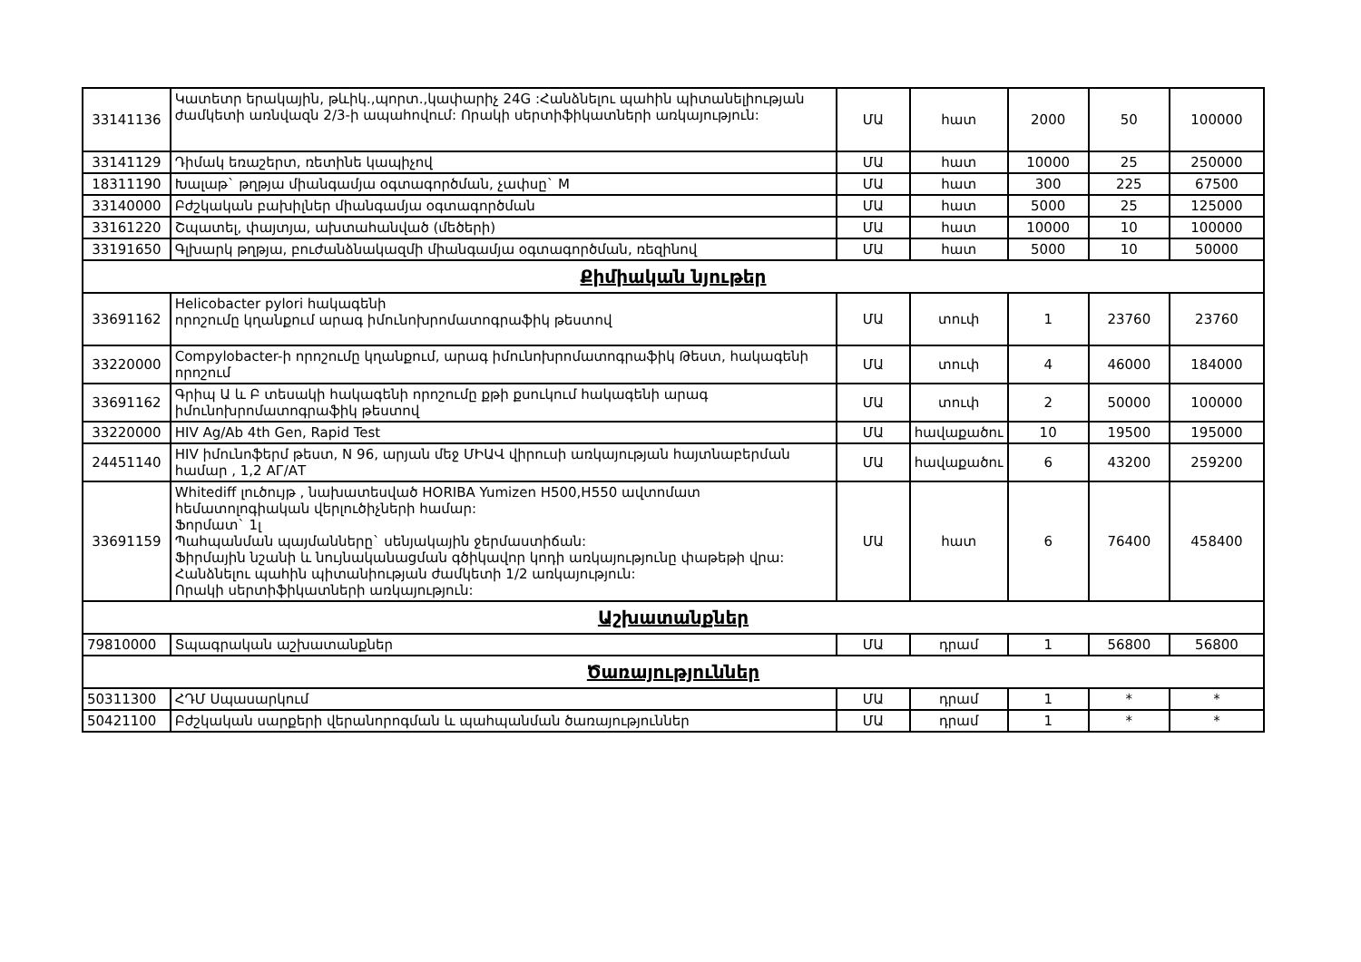| 33141136 | Կատետր երակային, թևիկ.,պորտ.,կափարիչ 24G :Հանձնելու պահին պիտանելիության ժամկետի առնվազն 2/3-ի ապահովում: Որակի սերտիֆիկատների առկայություն: | ՄԱ | հատ | 2000 | 50 | 100000 |
| 33141129 | Դիմակ եռաշերտ, ռետինե կապիչով | ՄԱ | հատ | 10000 | 25 | 250000 |
| 18311190 | Խալաթ` թղթյա միանգամյա օգտագործման, չափսը` M | ՄԱ | հատ | 300 | 225 | 67500 |
| 33140000 | Բժշկական բախիլներ միանգամյա օգտագործման | ՄԱ | հատ | 5000 | 25 | 125000 |
| 33161220 | Շպատել, փայտյա, ախտահանված (մեծերի) | ՄԱ | հատ | 10000 | 10 | 100000 |
| 33191650 | Գլխարկ թղթյա, բուժանձնակազմի միանգամյա օգտագործման, ռեզինով | ՄԱ | հատ | 5000 | 10 | 50000 |
| Քիմիական նյութեր | | | | | | |
| 33691162 | Helicobacter pylori հակագենի որոշումը կղանքում արագ իմունոխրոմատոգրաֆիկ թեստով | ՄԱ | տուփ | 1 | 23760 | 23760 |
| 33220000 | Compylobacter-ի որոշումը կղանքում, արագ իմունոխրոմատոգրաֆիկ Թեստ, հակագենի որոշում | ՄԱ | տուփ | 4 | 46000 | 184000 |
| 33691162 | Գրիպ Ա և Բ տեսակի հակագենի որոշումը քթի քսուկում հակագենի արագ իմունոխրոմատոգրաֆիկ թեստով | ՄԱ | տուփ | 2 | 50000 | 100000 |
| 33220000 | HIV Ag/Ab 4th Gen, Rapid Test | ՄԱ | հավաքածու | 10 | 19500 | 195000 |
| 24451140 | HIV իմունոֆերմ թեստ, N 96, արյան մեջ ՄԻԱՎ վիրուսի առկայության հայտնաբերման համար , 1,2 АГ/АТ | ՄԱ | հավաքածու | 6 | 43200 | 259200 |
| 33691159 | Whitediff լուծույթ , նախատեսված HORIBA Yumizen H500,H550 ավտոմատ հեմատոլոգիական վերլուծիչների համար: Ֆորմատ` 1լ Պահպանման պայմանները` սենյակային ջերմաստիճան: Ֆիրմային նշանի և նույնականացման գծիկավոր կոդի առկայությունը փաթեթի վրա: Հանձնելու պահին պիտանիության ժամկետի 1/2 առկայություն: Որակի սերտիֆիկատների առկայություն: | ՄԱ | հատ | 6 | 76400 | 458400 |
| Աշխատանքներ | | | | | | |
| 79810000 | Տպագրական աշխատանքներ | ՄԱ | դրամ | 1 | 56800 | 56800 |
| Ծառայություններ | | | | | | |
| 50311300 | ՀԴՄ Սպասարկում | ՄԱ | դրամ | 1 | * | * |
| 50421100 | Բժշկական սարքերի վերանորոգման և պահպանման ծառայություններ | ՄԱ | դրամ | 1 | * | * |